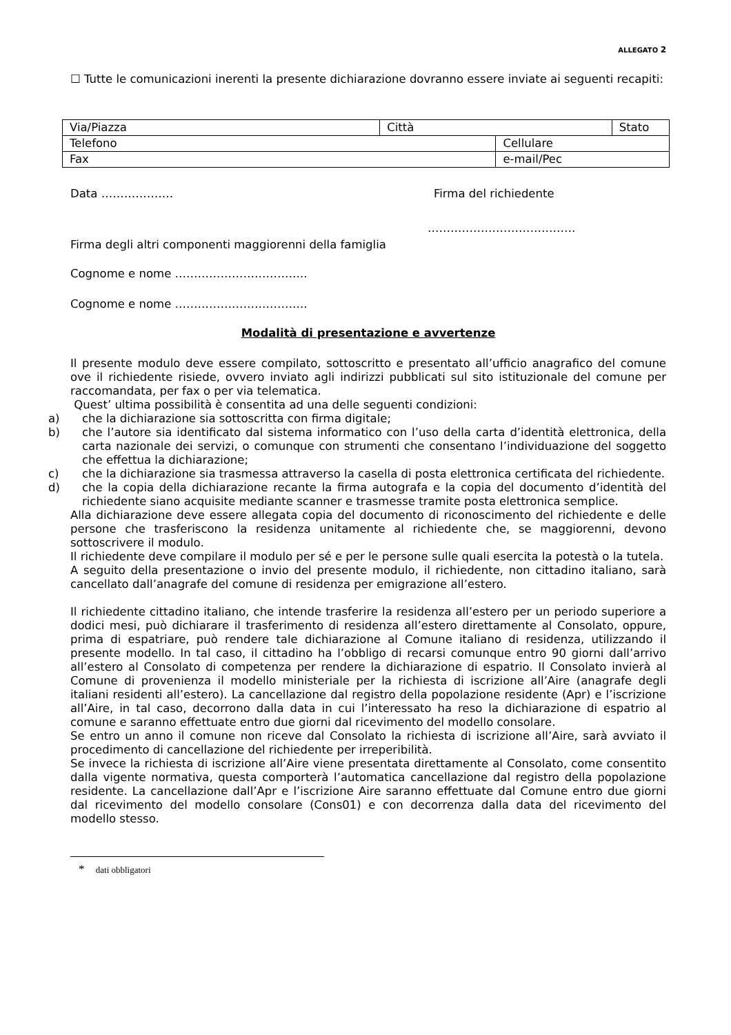ALLEGATO 2
☐ Tutte le comunicazioni inerenti la presente dichiarazione dovranno essere inviate ai seguenti recapiti:
| Via/Piazza | Città | | Stato |
| Telefono | | Cellulare | |
| Fax | | e-mail/Pec | |
Data ………………. Firma del richiedente
…………………………………
Firma degli altri componenti maggiorenni della famiglia
Cognome e nome ……………………………..
Cognome e nome ……………………………..
Modalità di presentazione e avvertenze
Il presente modulo deve essere compilato, sottoscritto e presentato all’ufficio anagrafico del comune ove il richiedente risiede, ovvero inviato agli indirizzi pubblicati sul sito istituzionale del comune per raccomandata, per fax o per via telematica.
Quest’ ultima possibilità è consentita ad una delle seguenti condizioni:
a) che la dichiarazione sia sottoscritta con firma digitale;
b) che l’autore sia identificato dal sistema informatico con l’uso della carta d’identità elettronica, della carta nazionale dei servizi, o comunque con strumenti che consentano l’individuazione del soggetto che effettua la dichiarazione;
c) che la dichiarazione sia trasmessa attraverso la casella di posta elettronica certificata del richiedente.
d) che la copia della dichiarazione recante la firma autografa e la copia del documento d’identità del richiedente siano acquisite mediante scanner e trasmesse tramite posta elettronica semplice.
Alla dichiarazione deve essere allegata copia del documento di riconoscimento del richiedente e delle persone che trasferiscono la residenza unitamente al richiedente che, se maggiorenni, devono sottoscrivere il modulo.
Il richiedente deve compilare il modulo per sé e per le persone sulle quali esercita la potestà o la tutela.
A seguito della presentazione o invio del presente modulo, il richiedente, non cittadino italiano, sarà cancellato dall’anagrafe del comune di residenza per emigrazione all’estero.
Il richiedente cittadino italiano, che intende trasferire la residenza all’estero per un periodo superiore a dodici mesi, può dichiarare il trasferimento di residenza all’estero direttamente al Consolato, oppure, prima di espatriare, può rendere tale dichiarazione al Comune italiano di residenza, utilizzando il presente modello. In tal caso, il cittadino ha l’obbligo di recarsi comunque entro 90 giorni dall’arrivo all’estero al Consolato di competenza per rendere la dichiarazione di espatrio. Il Consolato invierà al Comune di provenienza il modello ministeriale per la richiesta di iscrizione all’Aire (anagrafe degli italiani residenti all’estero). La cancellazione dal registro della popolazione residente (Apr) e l’iscrizione all’Aire, in tal caso, decorrono dalla data in cui l’interessato ha reso la dichiarazione di espatrio al comune e saranno effettuate entro due giorni dal ricevimento del modello consolare.
Se entro un anno il comune non riceve dal Consolato la richiesta di iscrizione all’Aire, sarà avviato il procedimento di cancellazione del richiedente per irreperibilità.
Se invece la richiesta di iscrizione all’Aire viene presentata direttamente al Consolato, come consentito dalla vigente normativa, questa comporterà l’automatica cancellazione dal registro della popolazione residente. La cancellazione dall’Apr e l’iscrizione Aire saranno effettuate dal Comune entro due giorni dal ricevimento del modello consolare (Cons01) e con decorrenza dalla data del ricevimento del modello stesso.
* dati obbligatori